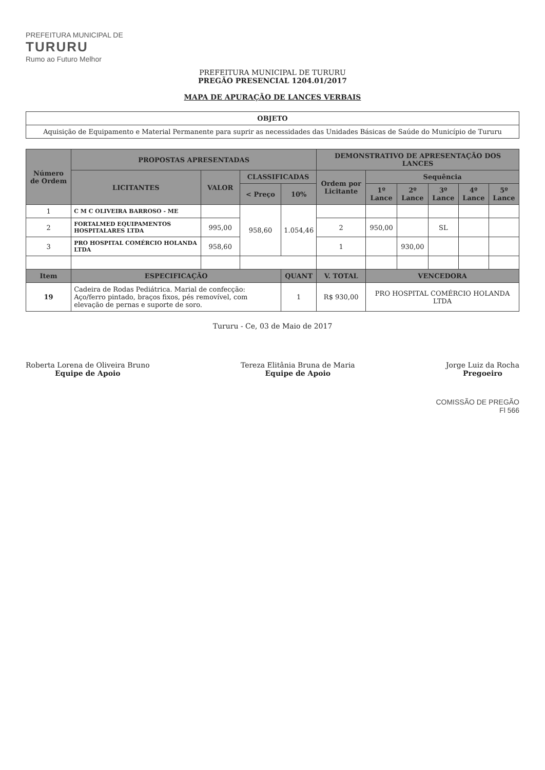PREFEITURA MUNICIPAL DE
TURURU
Rumo ao Futuro Melhor
PREFEITURA MUNICIPAL DE TURURU
PREGÃO PRESENCIAL 1204.01/2017
MAPA DE APURAÇÃO DE LANCES VERBAIS
| OBJETO |
| --- |
| Aquisição de Equipamento e Material Permanente para suprir as necessidades das Unidades Básicas de Saúde do Município de Tururu |
| Número de Ordem | PROPOSTAS APRESENTADAS | | | | DEMONSTRATIVO DE APRESENTAÇÃO DOS LANCES | | | | | |
| --- | --- | --- | --- | --- | --- | --- | --- | --- | --- | --- |
| | LICITANTES | VALOR | CLASSIFICADAS | | Ordem por Licitante | Sequência | | | | |
| | | | < Preço | 10% | | 1º Lance | 2º Lance | 3º Lance | 4º Lance | 5º Lance |
| 1 | C M C OLIVEIRA BARROSO - ME | | 958,60 | 1.054,46 | | | | | | |
| 2 | FORTALMED EQUIPAMENTOS HOSPITALARES LTDA | 995,00 | | | 2 | 950,00 | | SL | | |
| 3 | PRO HOSPITAL COMÉRCIO HOLANDA LTDA | 958,60 | | | 1 | | 930,00 | | | |
| Item | ESPECIFICAÇÃO | | | QUANT | V. TOTAL | VENCEDORA | | | | |
| 19 | Cadeira de Rodas Pediátrica. Marial de confecção: Aço/ferro pintado, braços fixos, pés removível, com elevação de pernas e suporte de soro. | | | 1 | R$ 930,00 | PRO HOSPITAL COMÉRCIO HOLANDA LTDA | | | | |
Tururu - Ce, 03 de Maio de 2017
Roberta Lorena de Oliveira Bruno
Equipe de Apoio
Tereza Elitânia Bruna de Maria
Equipe de Apoio
Jorge Luiz da Rocha
Pregoeiro
COMISSÃO DE PREGÃO
Fl 566